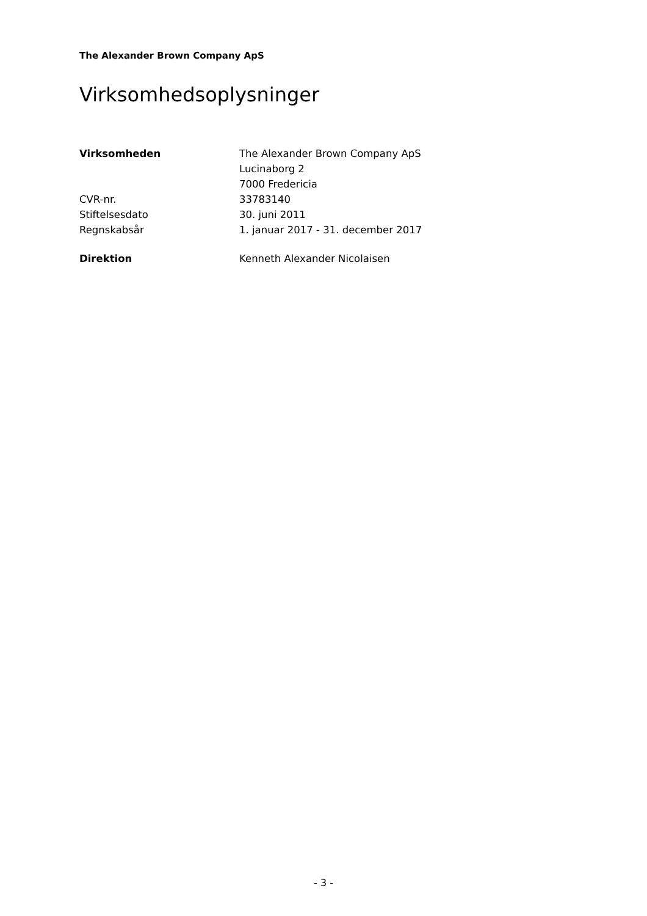The Alexander Brown Company ApS
Virksomhedsoplysninger
| Virksomheden | The Alexander Brown Company ApS |
| | Lucinaborg 2 |
| | 7000 Fredericia |
| CVR-nr. | 33783140 |
| Stiftelsesdato | 30. juni 2011 |
| Regnskabsår | 1. januar 2017 - 31. december 2017 |
| Direktion | Kenneth Alexander Nicolaisen |
- 3 -